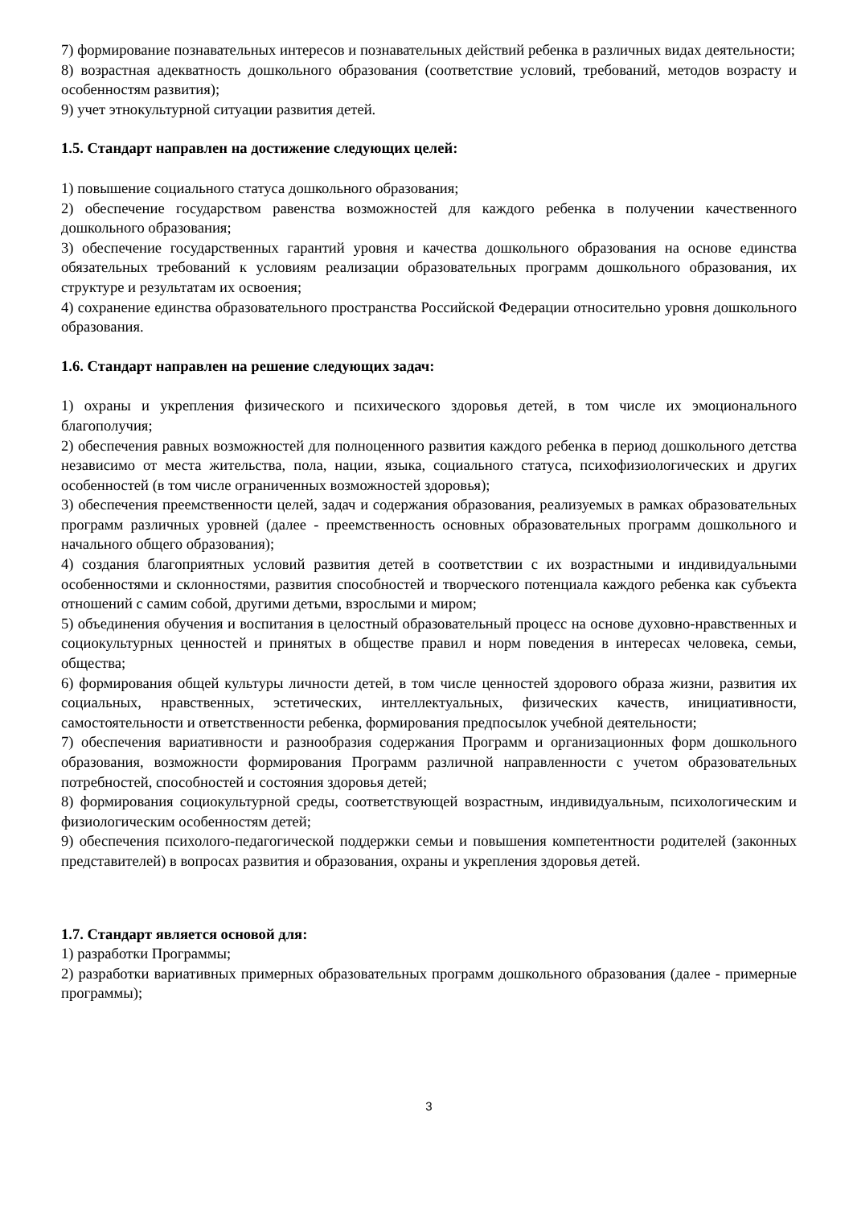7) формирование познавательных интересов и познавательных действий ребенка в различных видах деятельности;
8) возрастная адекватность дошкольного образования (соответствие условий, требований, методов возрасту и особенностям развития);
9) учет этнокультурной ситуации развития детей.
1.5. Стандарт направлен на достижение следующих целей:
1) повышение социального статуса дошкольного образования;
2) обеспечение государством равенства возможностей для каждого ребенка в получении качественного дошкольного образования;
3) обеспечение государственных гарантий уровня и качества дошкольного образования на основе единства обязательных требований к условиям реализации образовательных программ дошкольного образования, их структуре и результатам их освоения;
4) сохранение единства образовательного пространства Российской Федерации относительно уровня дошкольного образования.
1.6. Стандарт направлен на решение следующих задач:
1) охраны и укрепления физического и психического здоровья детей, в том числе их эмоционального благополучия;
2) обеспечения равных возможностей для полноценного развития каждого ребенка в период дошкольного детства независимо от места жительства, пола, нации, языка, социального статуса, психофизиологических и других особенностей (в том числе ограниченных возможностей здоровья);
3) обеспечения преемственности целей, задач и содержания образования, реализуемых в рамках образовательных программ различных уровней (далее - преемственность основных образовательных программ дошкольного и начального общего образования);
4) создания благоприятных условий развития детей в соответствии с их возрастными и индивидуальными особенностями и склонностями, развития способностей и творческого потенциала каждого ребенка как субъекта отношений с самим собой, другими детьми, взрослыми и миром;
5) объединения обучения и воспитания в целостный образовательный процесс на основе духовно-нравственных и социокультурных ценностей и принятых в обществе правил и норм поведения в интересах человека, семьи, общества;
6) формирования общей культуры личности детей, в том числе ценностей здорового образа жизни, развития их социальных, нравственных, эстетических, интеллектуальных, физических качеств, инициативности, самостоятельности и ответственности ребенка, формирования предпосылок учебной деятельности;
7) обеспечения вариативности и разнообразия содержания Программ и организационных форм дошкольного образования, возможности формирования Программ различной направленности с учетом образовательных потребностей, способностей и состояния здоровья детей;
8) формирования социокультурной среды, соответствующей возрастным, индивидуальным, психологическим и физиологическим особенностям детей;
9) обеспечения психолого-педагогической поддержки семьи и повышения компетентности родителей (законных представителей) в вопросах развития и образования, охраны и укрепления здоровья детей.
1.7. Стандарт является основой для:
1) разработки Программы;
2) разработки вариативных примерных образовательных программ дошкольного образования (далее - примерные программы);
3